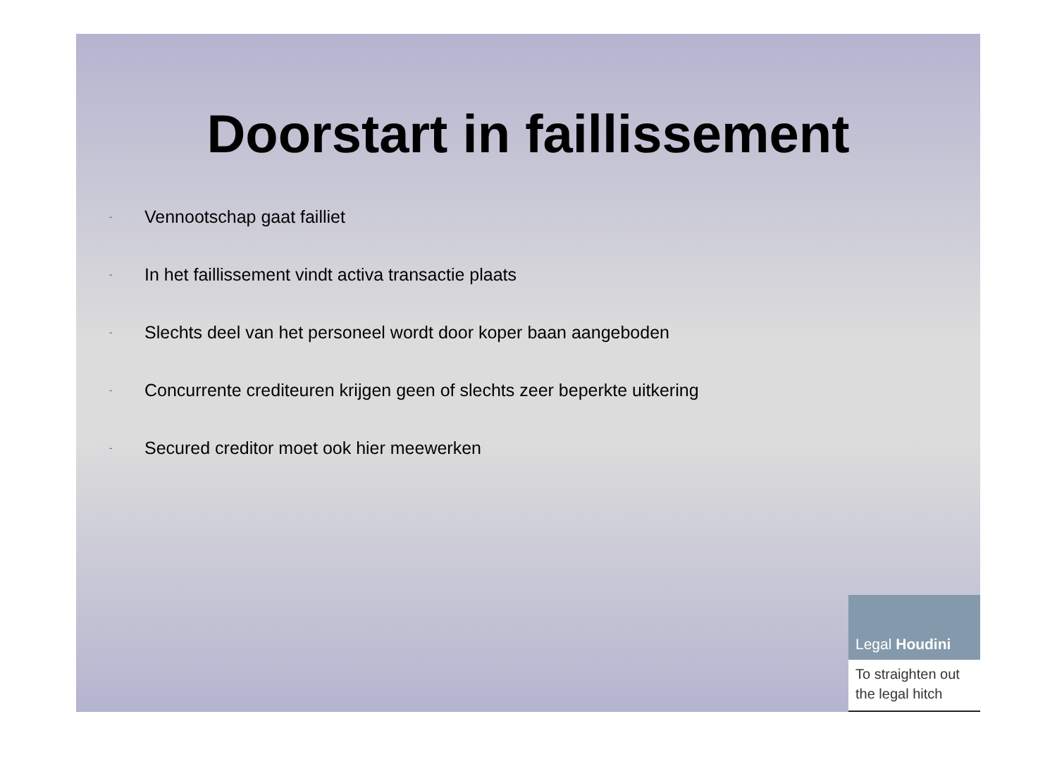Doorstart in faillissement
- Vennootschap gaat failliet
- In het faillissement vindt activa transactie plaats
- Slechts deel van het personeel wordt door koper baan aangeboden
- Concurrente crediteuren krijgen geen of slechts zeer beperkte uitkering
- Secured creditor moet ook hier meewerken
Legal Houdini
To straighten out the legal hitch